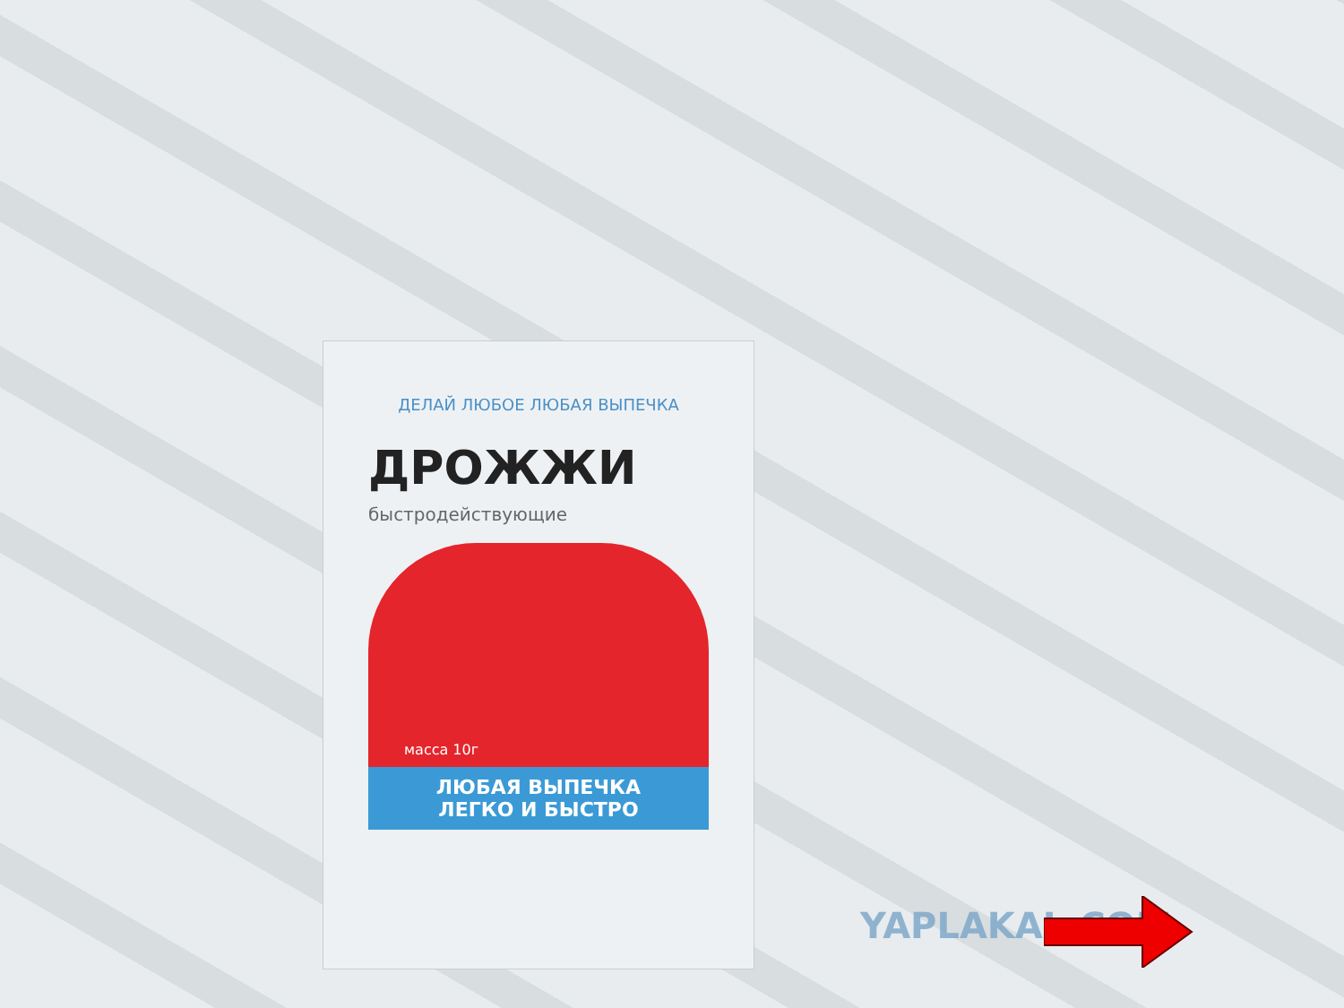ДЕЛАЙ ЛЮБОЕ ЛЮБАЯ ВЫПЕЧКА
ДРОЖЖИ
быстродействующие
масса 10г
ЛЮБАЯ ВЫПЕЧКА
ЛЕГКО И БЫСТРО
YAPLAKAL.COM